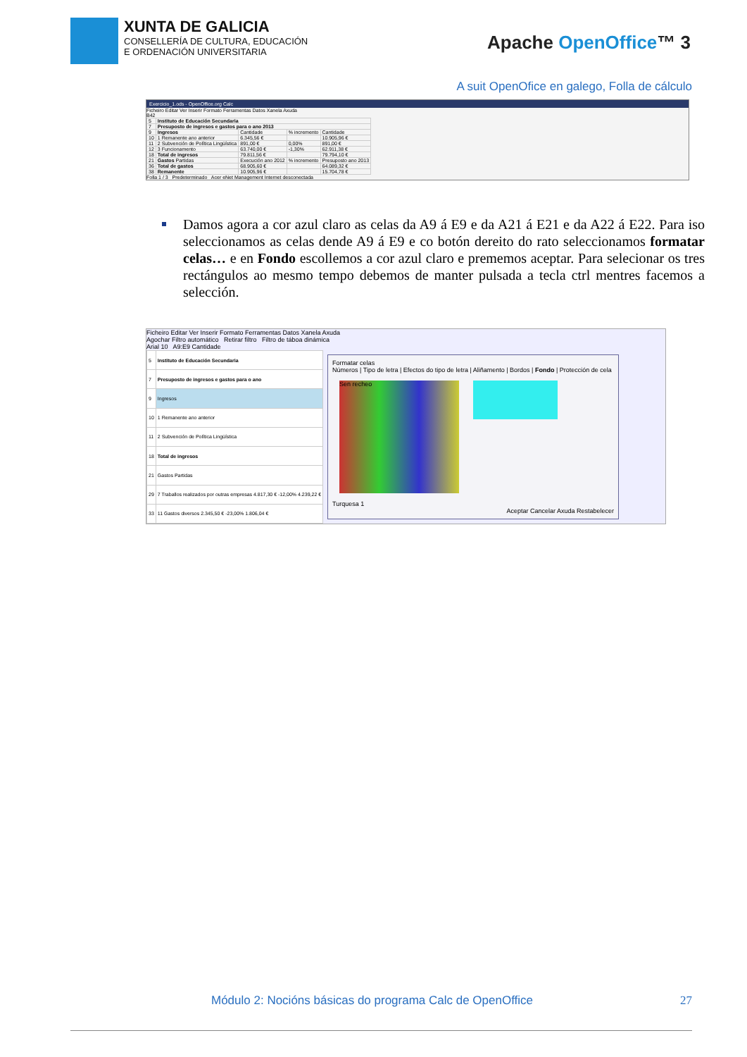XUNTA DE GALICIA
CONSELLERÍA DE CULTURA, EDUCACIÓN
E ORDENACIÓN UNIVERSITARIA
Apache OpenOffice™ 3
A suit OpenOfice en galego, Folla de cálculo
Exercicio_1.ods - OpenOffice.org Calc
Ficheiro Editar Ver Inserir Formato Ferramentas Datos Xanela Axuda
B42
| 5 | Instituto de Educación Secundaria | | | |
| 7 | Presuposto de ingresos e gastos para o ano 2013 | | | |
| 9 | Ingresos | Cantidade | % incremento | Cantidade |
| 10 | 1 Remanente ano anterior | 6.345,56 € | | 10.905,96 € |
| 11 | 2 Subvención de Política Lingüística | 891,00 € | 0,00% | 891,00 € |
| 12 | 3 Funcionamento | 63.740,00 € | -1,30% | 62.911,38 € |
| 18 | Total de ingresos | 79.811,56 € | | 79.794,10 € |
| 21 | Gastos Partidas | Execución ano 2012 | % incremento | Presuposto ano 2013 |
| 36 | Total de gastos | 68.905,60 € | | 64.089,32 € |
| 38 | Remanente | 10.905,96 € | | 15.704,78 € |
Folla 1 / 3 Predeterminado Acer eNet Management Internet desconectada
Damos agora a cor azul claro as celas da A9 á E9 e da A21 á E21 e da A22 á E22. Para iso seleccionamos as celas dende A9 á E9 e co botón dereito do rato seleccionamos formatar celas… e en Fondo escollemos a cor azul claro e prememos aceptar. Para selecionar os tres rectángulos ao mesmo tempo debemos de manter pulsada a tecla ctrl mentres facemos a selección.
Ficheiro Editar Ver Inserir Formato Ferramentas Datos Xanela Axuda
Agochar Filtro automático Retirar filtro Filtro de táboa dinámica
Arial 10 A9:E9 Cantidade
| 5 | Instituto de Educación Secundaria |
| 7 | Presuposto de ingresos e gastos para o ano |
| 9 | Ingresos |
| 10 | 1 Remanente ano anterior |
| 11 | 2 Subvención de Política Lingüística |
| 18 | Total de ingresos |
| 21 | Gastos Partidas |
| 29 | 7 Traballos realizados por outras empresas 4.817,30 € -12,00% 4.239,22 € |
| 33 | 11 Gastos diversos 2.345,50 € -23,00% 1.806,04 € |
Formatar celas
Números | Tipo de letra | Efectos do tipo de letra | Aliñamento | Bordos | Fondo | Protección de cela
Sen recheo
Turquesa 1
Aceptar Cancelar Axuda Restabelecer
Módulo 2: Nocións básicas do programa Calc de OpenOffice 27